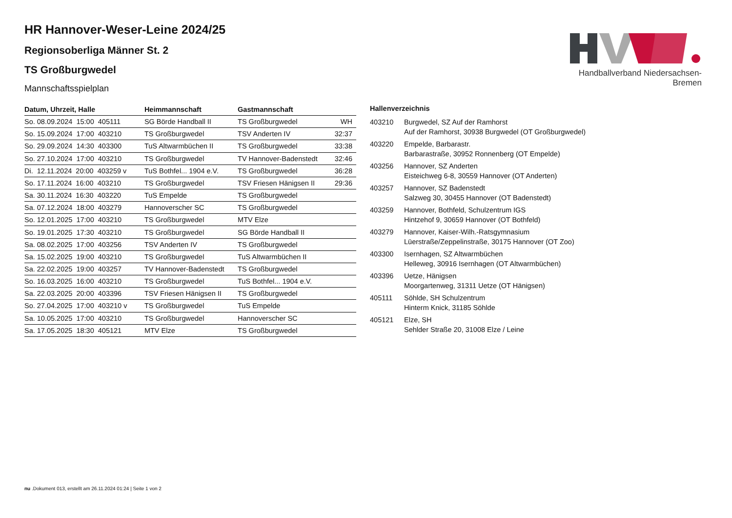Handballverband Niedersachsen-Bremen
HR Hannover-Weser-Leine 2024/25
Regionsoberliga Männer St. 2
TS Großburgwedel
Mannschaftsspielplan
| Datum, Uhrzeit, Halle | Heimmannschaft | Gastmannschaft | |
| --- | --- | --- | --- |
| So. 08.09.2024 15:00 405111 | SG Börde Handball II | TS Großburgwedel | WH |
| So. 15.09.2024 17:00 403210 | TS Großburgwedel | TSV Anderten IV | 32:37 |
| So. 29.09.2024 14:30 403300 | TuS Altwarmbüchen II | TS Großburgwedel | 33:38 |
| So. 27.10.2024 17:00 403210 | TS Großburgwedel | TV Hannover-Badenstedt | 32:46 |
| Di. 12.11.2024 20:00 403259 v | TuS Bothfel... 1904 e.V. | TS Großburgwedel | 36:28 |
| So. 17.11.2024 16:00 403210 | TS Großburgwedel | TSV Friesen Hänigsen II | 29:36 |
| Sa. 30.11.2024 16:30 403220 | TuS Empelde | TS Großburgwedel | |
| Sa. 07.12.2024 18:00 403279 | Hannoverscher SC | TS Großburgwedel | |
| So. 12.01.2025 17:00 403210 | TS Großburgwedel | MTV Elze | |
| So. 19.01.2025 17:30 403210 | TS Großburgwedel | SG Börde Handball II | |
| Sa. 08.02.2025 17:00 403256 | TSV Anderten IV | TS Großburgwedel | |
| Sa. 15.02.2025 19:00 403210 | TS Großburgwedel | TuS Altwarmbüchen II | |
| Sa. 22.02.2025 19:00 403257 | TV Hannover-Badenstedt | TS Großburgwedel | |
| So. 16.03.2025 16:00 403210 | TS Großburgwedel | TuS Bothfel... 1904 e.V. | |
| Sa. 22.03.2025 20:00 403396 | TSV Friesen Hänigsen II | TS Großburgwedel | |
| So. 27.04.2025 17:00 403210 v | TS Großburgwedel | TuS Empelde | |
| Sa. 10.05.2025 17:00 403210 | TS Großburgwedel | Hannoverscher SC | |
| Sa. 17.05.2025 18:30 405121 | MTV Elze | TS Großburgwedel | |
| Hallenverzeichnis | |
| --- | --- |
| 403210 | Burgwedel, SZ Auf der Ramhorst Auf der Ramhorst, 30938 Burgwedel (OT Großburgwedel) |
| 403220 | Empelde, Barbarastr. Barbarastraße, 30952 Ronnenberg (OT Empelde) |
| 403256 | Hannover, SZ Anderten Eisteichweg 6-8, 30559 Hannover (OT Anderten) |
| 403257 | Hannover, SZ Badenstedt Salzweg 30, 30455 Hannover (OT Badenstedt) |
| 403259 | Hannover, Bothfeld, Schulzentrum IGS Hintzehof 9, 30659 Hannover (OT Bothfeld) |
| 403279 | Hannover, Kaiser-Wilh.-Ratsgymnasium Lüerstraße/Zeppelinstraße, 30175 Hannover (OT Zoo) |
| 403300 | Isernhagen, SZ Altwarmbüchen Helleweg, 30916 Isernhagen (OT Altwarmbüchen) |
| 403396 | Uetze, Hänigsen Moorgartenweg, 31311 Uetze (OT Hänigsen) |
| 405111 | Söhlde, SH Schulzentrum Hinterm Knick, 31185 Söhlde |
| 405121 | Elze, SH Sehlder Straße 20, 31008 Elze / Leine |
nu .Dokument 013, erstellt am 26.11.2024 01:24 | Seite 1 von 2